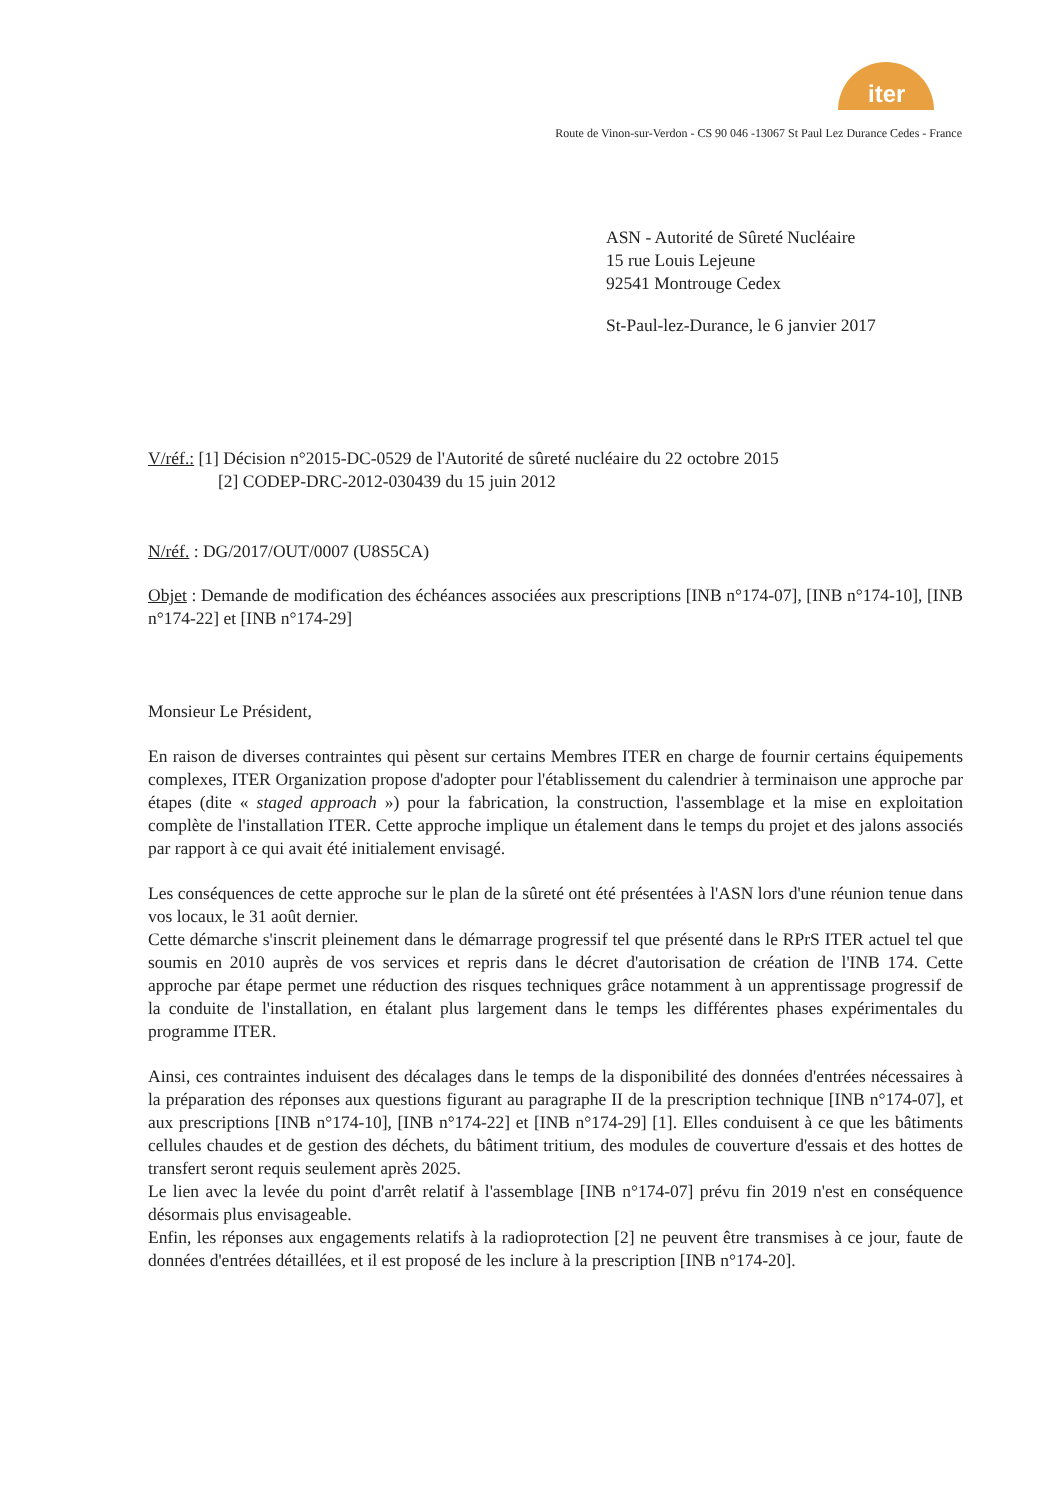iter
Route de Vinon-sur-Verdon - CS 90 046 -13067 St Paul Lez Durance Cedes - France
ASN - Autorité de Sûreté Nucléaire
15 rue Louis Lejeune
92541 Montrouge Cedex
St-Paul-lez-Durance, le 6 janvier 2017
V/réf.: [1] Décision n°2015-DC-0529 de l'Autorité de sûreté nucléaire du 22 octobre 2015
[2] CODEP-DRC-2012-030439 du 15 juin 2012
N/réf. : DG/2017/OUT/0007 (U8S5CA)
Objet : Demande de modification des échéances associées aux prescriptions [INB n°174-07], [INB n°174-10], [INB n°174-22] et [INB n°174-29]
Monsieur Le Président,
En raison de diverses contraintes qui pèsent sur certains Membres ITER en charge de fournir certains équipements complexes, ITER Organization propose d'adopter pour l'établissement du calendrier à terminaison une approche par étapes (dite « staged approach ») pour la fabrication, la construction, l'assemblage et la mise en exploitation complète de l'installation ITER. Cette approche implique un étalement dans le temps du projet et des jalons associés par rapport à ce qui avait été initialement envisagé.
Les conséquences de cette approche sur le plan de la sûreté ont été présentées à l'ASN lors d'une réunion tenue dans vos locaux, le 31 août dernier.
Cette démarche s'inscrit pleinement dans le démarrage progressif tel que présenté dans le RPrS ITER actuel tel que soumis en 2010 auprès de vos services et repris dans le décret d'autorisation de création de l'INB 174. Cette approche par étape permet une réduction des risques techniques grâce notamment à un apprentissage progressif de la conduite de l'installation, en étalant plus largement dans le temps les différentes phases expérimentales du programme ITER.
Ainsi, ces contraintes induisent des décalages dans le temps de la disponibilité des données d'entrées nécessaires à la préparation des réponses aux questions figurant au paragraphe II de la prescription technique [INB n°174-07], et aux prescriptions [INB n°174-10], [INB n°174-22] et [INB n°174-29] [1]. Elles conduisent à ce que les bâtiments cellules chaudes et de gestion des déchets, du bâtiment tritium, des modules de couverture d'essais et des hottes de transfert seront requis seulement après 2025.
Le lien avec la levée du point d'arrêt relatif à l'assemblage [INB n°174-07] prévu fin 2019 n'est en conséquence désormais plus envisageable.
Enfin, les réponses aux engagements relatifs à la radioprotection [2] ne peuvent être transmises à ce jour, faute de données d'entrées détaillées, et il est proposé de les inclure à la prescription [INB n°174-20].